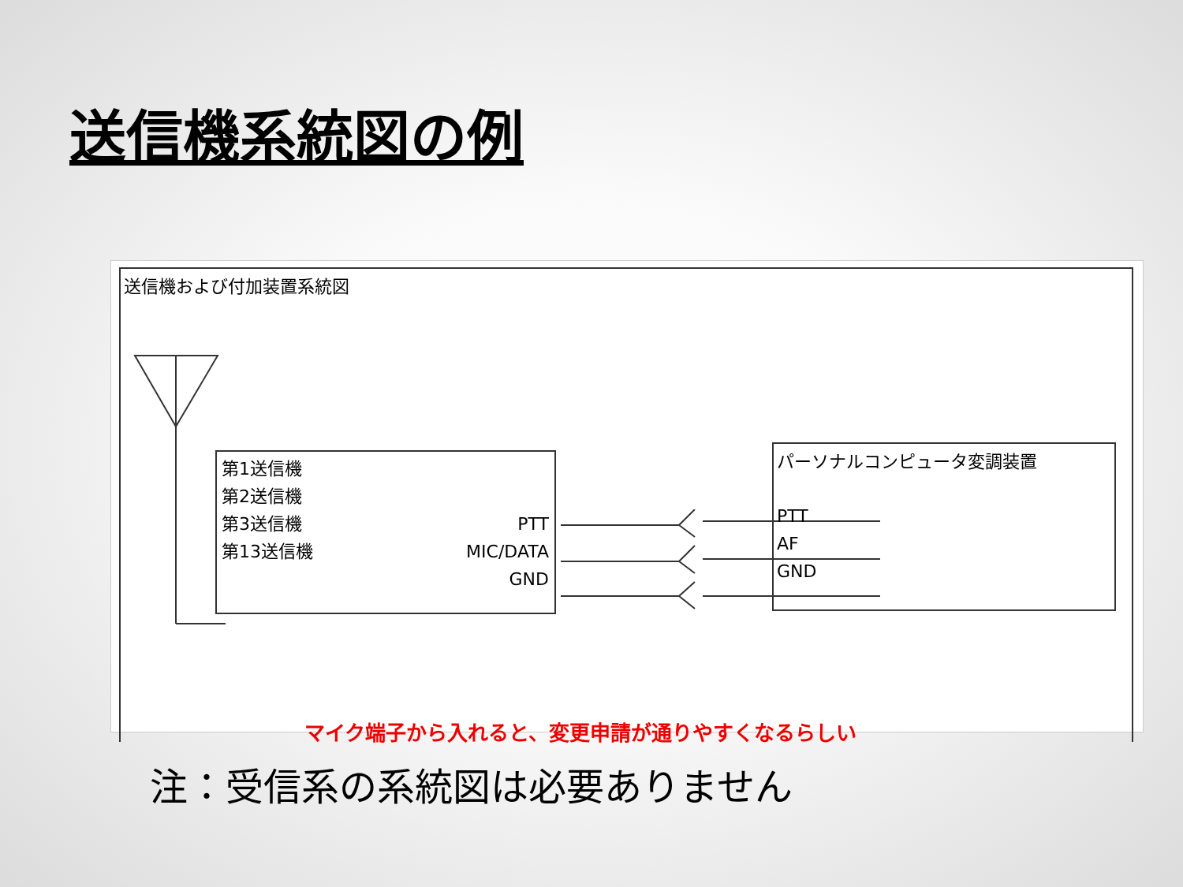送信機系統図の例
送信機および付加装置系統図
第1送信機
第2送信機
第3送信機
第13送信機
PTT
MIC/DATA
GND
パーソナルコンピュータ変調装置
PTT
AF
GND
マイク端子から入れると、変更申請が通りやすくなるらしい
注：受信系の系統図は必要ありません